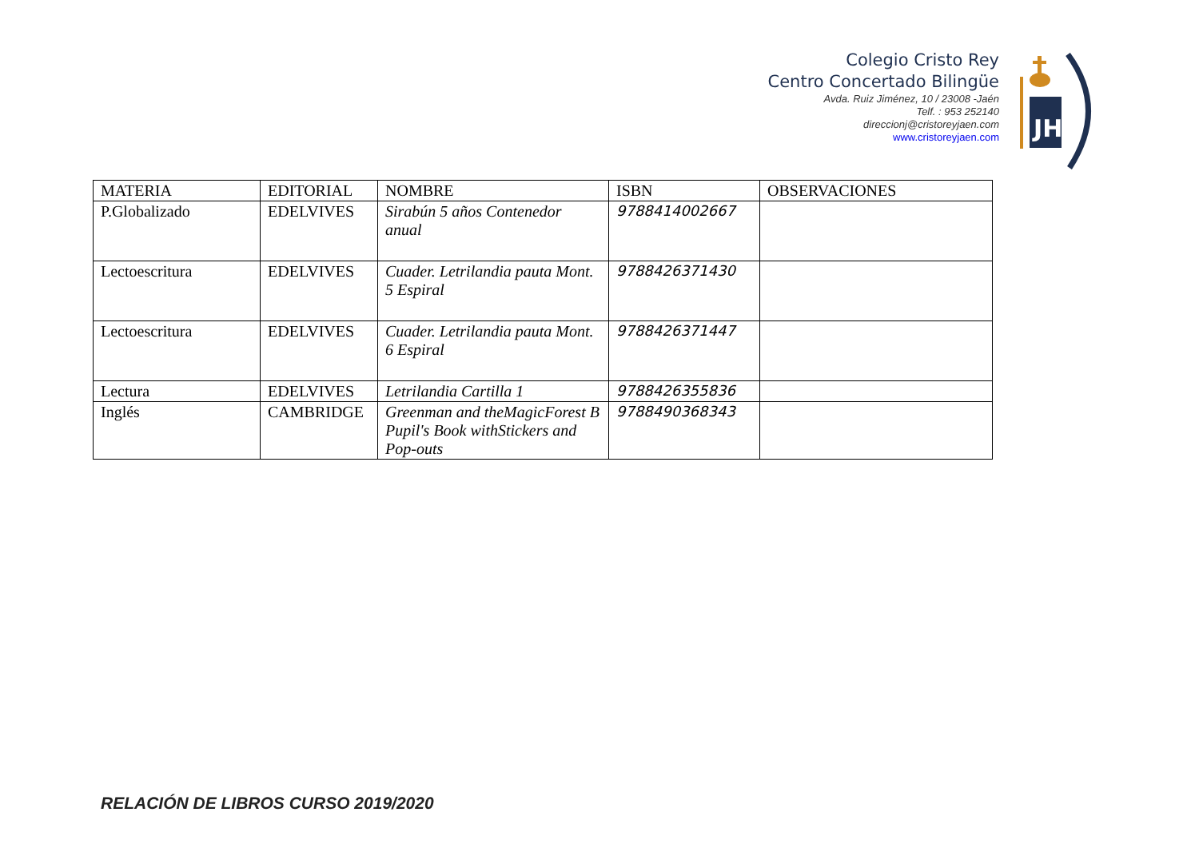Colegio Cristo Rey
Centro Concertado Bilingüe
Avda. Ruiz Jiménez, 10 / 23008 -Jaén
Telf. : 953 252140
direccionj@cristoreyjaen.com
www.cristoreyjaen.com
JHS
| MATERIA | EDITORIAL | NOMBRE | ISBN | OBSERVACIONES |
| --- | --- | --- | --- | --- |
| P.Globalizado | EDELVIVES | Sirabún 5 años Contenedor anual | 9788414002667 | |
| Lectoescritura | EDELVIVES | Cuader. Letrilandia pauta Mont. 5 Espiral | 9788426371430 | |
| Lectoescritura | EDELVIVES | Cuader. Letrilandia pauta Mont. 6 Espiral | 9788426371447 | |
| Lectura | EDELVIVES | Letrilandia Cartilla 1 | 9788426355836 | |
| Inglés | CAMBRIDGE | Greenman and theMagicForest B Pupil's Book withStickers and Pop-outs | 9788490368343 | |
RELACIÓN DE LIBROS CURSO 2019/2020